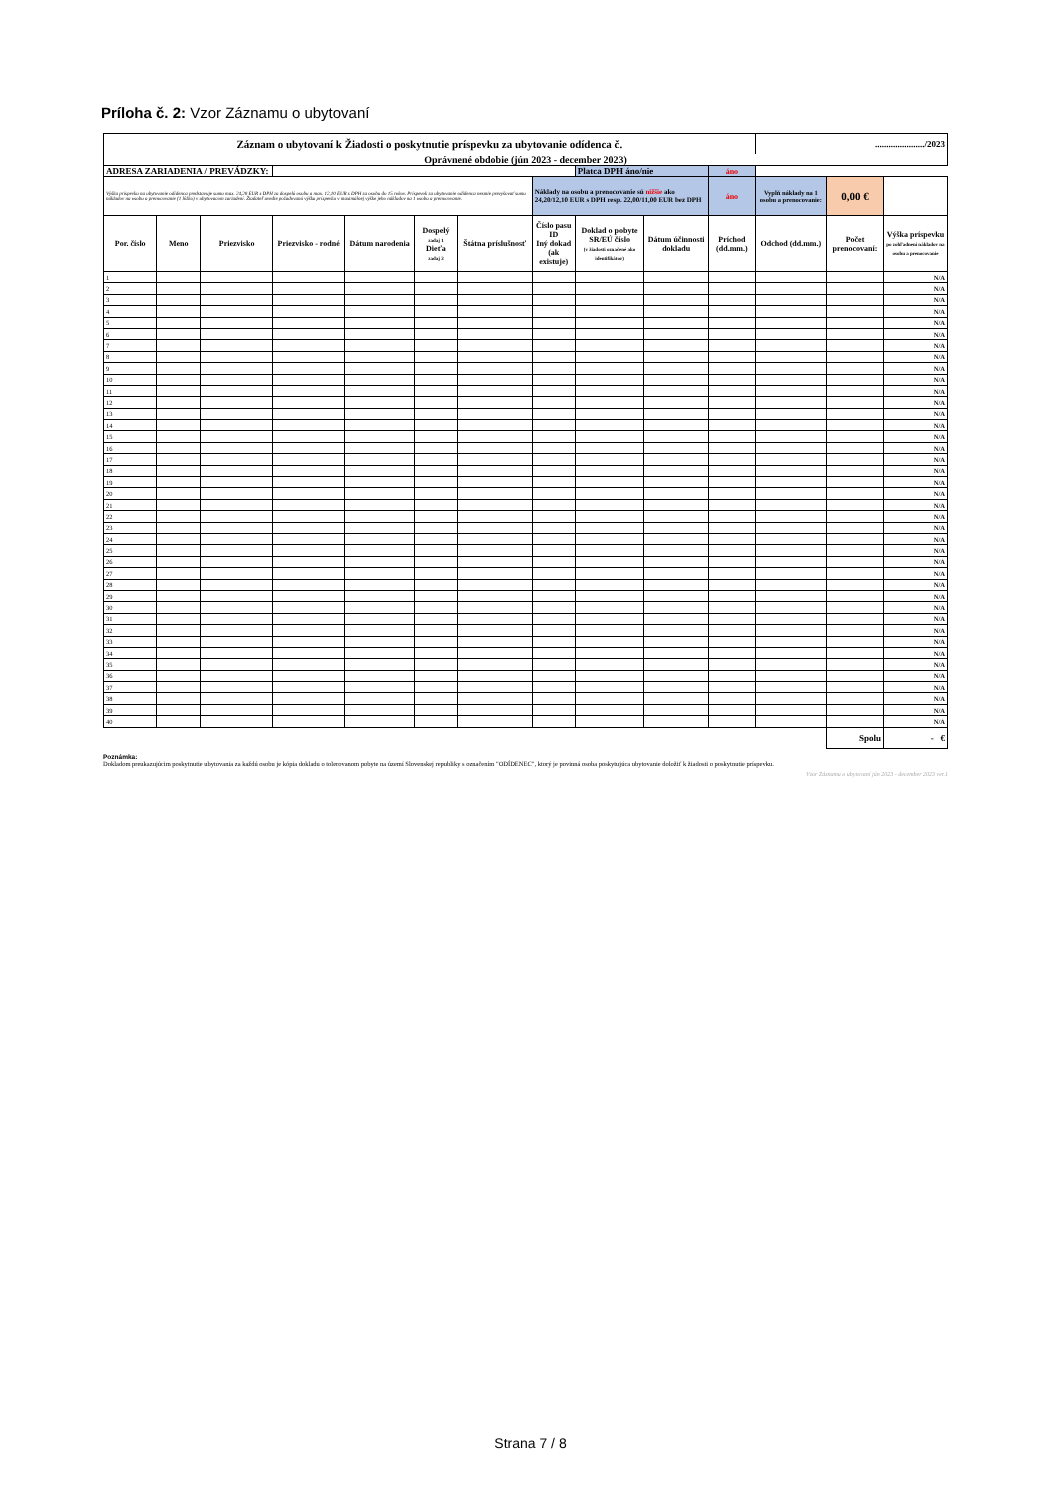Príloha č. 2: Vzor Záznamu o ubytovaní
| Záznam o ubytovaní k Žiadosti o poskytnutie príspevku za ubytovanie odídenca č. | | | | | | | | | | | ....................../2023 | | |
| Oprávnené obdobie (jún 2023 - december 2023) | | | | | | | | | | | | | |
| ADRESA ZARIADENIA / PREVÁDZKY: | | | | | | | | Platca DPH áno/nie | | áno | | | |
| Výška príspevku na ubytovanie odídenca predstavuje sumu max. 24,20 EUR s DPH za dospelú osobu a max. 12,10 EUR s DPH za osobu do 15 rokov. Príspevok za ubytovanie odídenca nesmie prevyšovať sumu nákladov na osobu a prenocovanie (1 lôžko) v ubytovacom zariadení. Žiadateľ uvedie požadovanú výšku príspevku v maximálnej výške jeho nákladov na 1 osobu a prenocovanie. | | | | | | | Náklady na osobu a prenocovanie sú nižšie ako 24,20/12,10 EUR s DPH resp. 22,00/11,00 EUR bez DPH | | | áno | Vyplň náklady na 1 osobu a prenocovanie: | 0,00 € | |
| Por. číslo | Meno | Priezvisko | Priezvisko - rodné | Dátum narodenia | Dospelý zadaj 1 Dieťa zadaj 2 | Štátna príslušnosť | Číslo pasu ID Iný dokad (ak existuje) | Doklad o pobyte SR/EÚ číslo (v žiadosti označené ako identifikátor) | Dátum účinnosti dokladu | Príchod (dd.mm.) | Odchod (dd.mm.) | Počet prenocovaní: | Výška príspevku po zohľadnení nákladov na osobu a prenocovanie |
| 1 | | | | | | | | | | | | | N/A |
| 2 | | | | | | | | | | | | | N/A |
| 3 | | | | | | | | | | | | | N/A |
| 4 | | | | | | | | | | | | | N/A |
| 5 | | | | | | | | | | | | | N/A |
| 6 | | | | | | | | | | | | | N/A |
| 7 | | | | | | | | | | | | | N/A |
| 8 | | | | | | | | | | | | | N/A |
| 9 | | | | | | | | | | | | | N/A |
| 10 | | | | | | | | | | | | | N/A |
| 11 | | | | | | | | | | | | | N/A |
| 12 | | | | | | | | | | | | | N/A |
| 13 | | | | | | | | | | | | | N/A |
| 14 | | | | | | | | | | | | | N/A |
| 15 | | | | | | | | | | | | | N/A |
| 16 | | | | | | | | | | | | | N/A |
| 17 | | | | | | | | | | | | | N/A |
| 18 | | | | | | | | | | | | | N/A |
| 19 | | | | | | | | | | | | | N/A |
| 20 | | | | | | | | | | | | | N/A |
| 21 | | | | | | | | | | | | | N/A |
| 22 | | | | | | | | | | | | | N/A |
| 23 | | | | | | | | | | | | | N/A |
| 24 | | | | | | | | | | | | | N/A |
| 25 | | | | | | | | | | | | | N/A |
| 26 | | | | | | | | | | | | | N/A |
| 27 | | | | | | | | | | | | | N/A |
| 28 | | | | | | | | | | | | | N/A |
| 29 | | | | | | | | | | | | | N/A |
| 30 | | | | | | | | | | | | | N/A |
| 31 | | | | | | | | | | | | | N/A |
| 32 | | | | | | | | | | | | | N/A |
| 33 | | | | | | | | | | | | | N/A |
| 34 | | | | | | | | | | | | | N/A |
| 35 | | | | | | | | | | | | | N/A |
| 36 | | | | | | | | | | | | | N/A |
| 37 | | | | | | | | | | | | | N/A |
| 38 | | | | | | | | | | | | | N/A |
| 39 | | | | | | | | | | | | | N/A |
| 40 | | | | | | | | | | | | | N/A |
| | | | | | | | | | | | | Spolu | - € |
Poznámka:
Dokladom preukazujúcim poskytnutie ubytovania za každú osobu je kópia dokladu o tolerovanom pobyte na území Slovenskej republiky s označením "ODÍDENEC", ktorý je povinná osoba poskytujúca ubytovanie doložiť k žiadosti o poskytnutie príspevku.
Vzor Záznamu o ubytovaní jún 2023 - december 2023 ver.1
Strana 7 / 8